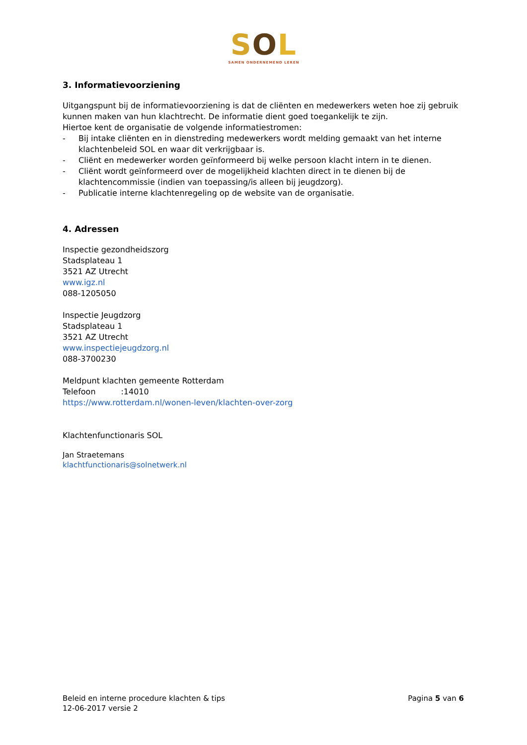SOL
SAMEN ONDERNEMEND LEREN
3. Informatievoorziening
Uitgangspunt bij de informatievoorziening is dat de cliënten en medewerkers weten hoe zij gebruik kunnen maken van hun klachtrecht. De informatie dient goed toegankelijk te zijn.
Hiertoe kent de organisatie de volgende informatiestromen:
- Bij intake cliënten en in dienstreding medewerkers wordt melding gemaakt van het interne klachtenbeleid SOL en waar dit verkrijgbaar is.
- Cliënt en medewerker worden geïnformeerd bij welke persoon klacht intern in te dienen.
- Cliënt wordt geïnformeerd over de mogelijkheid klachten direct in te dienen bij de klachtencommissie (indien van toepassing/is alleen bij jeugdzorg).
- Publicatie interne klachtenregeling op de website van de organisatie.
4. Adressen
Inspectie gezondheidszorg
Stadsplateau 1
3521 AZ Utrecht
www.igz.nl
088-1205050
Inspectie Jeugdzorg
Stadsplateau 1
3521 AZ Utrecht
www.inspectiejeugdzorg.nl
088-3700230
Meldpunt klachten gemeente Rotterdam
Telefoon :14010
https://www.rotterdam.nl/wonen-leven/klachten-over-zorg
Klachtenfunctionaris SOL
Jan Straetemans
klachtfunctionaris@solnetwerk.nl
Beleid en interne procedure klachten & tips
12-06-2017 versie 2
Pagina 5 van 6